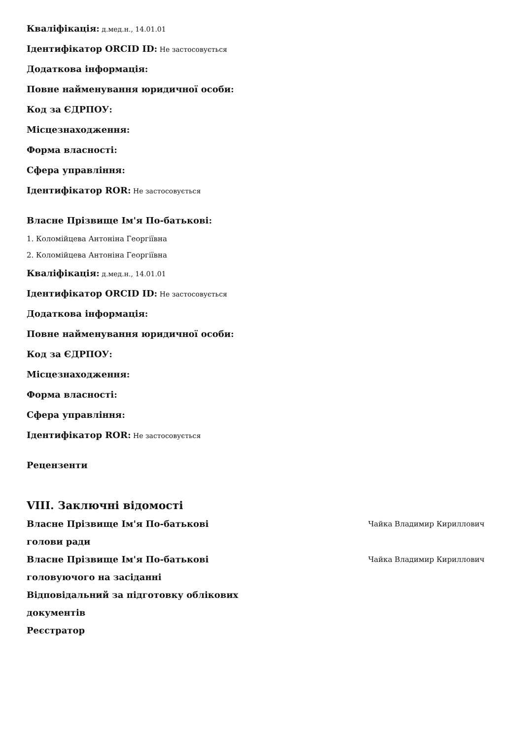Кваліфікація: д.мед.н., 14.01.01
Ідентифікатор ORCID ID: Не застосовується
Додаткова інформація:
Повне найменування юридичної особи:
Код за ЄДРПОУ:
Місцезнаходження:
Форма власності:
Сфера управління:
Ідентифікатор ROR: Не застосовується
Власне Прізвище Ім'я По-батькові:
1. Коломійцева Антоніна Георгіївна
2. Коломійцева Антоніна Георгіївна
Кваліфікація: д.мед.н., 14.01.01
Ідентифікатор ORCID ID: Не застосовується
Додаткова інформація:
Повне найменування юридичної особи:
Код за ЄДРПОУ:
Місцезнаходження:
Форма власності:
Сфера управління:
Ідентифікатор ROR: Не застосовується
Рецензенти
VIII. Заключні відомості
Власне Прізвище Ім'я По-батькові голови ради Чайка Владимир Кириллович
Власне Прізвище Ім'я По-батькові головуючого на засіданні Чайка Владимир Кириллович
Відповідальний за підготовку облікових документів
Реєстратор